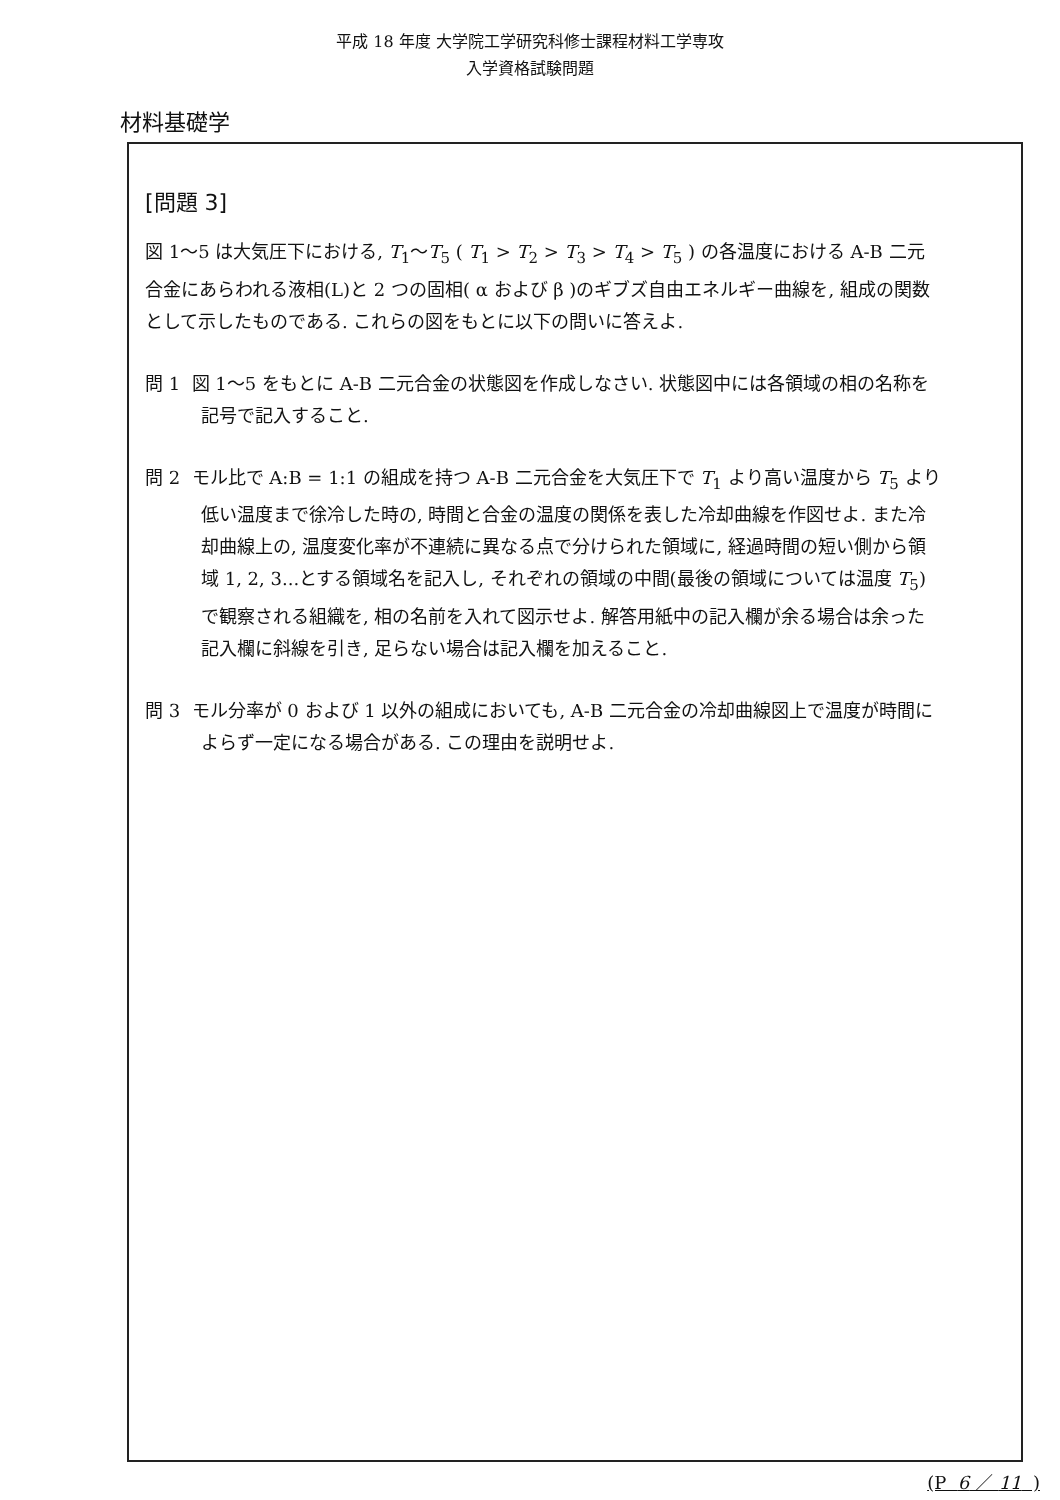平成 18 年度 大学院工学研究科修士課程材料工学専攻
入学資格試験問題
材料基礎学
[問題 3]
図 1～5 は大気圧下における, T<sub>1</sub>～T<sub>5</sub> ( T<sub>1</sub> > T<sub>2</sub> > T<sub>3</sub> > T<sub>4</sub> > T<sub>5</sub> ) の各温度における A-B 二元合金にあらわれる液相(L)と 2 つの固相( α および β )のギブズ自由エネルギー曲線を, 組成の関数として示したものである. これらの図をもとに以下の問いに答えよ.
問 1 図 1～5 をもとに A-B 二元合金の状態図を作成しなさい. 状態図中には各領域の相の名称を記号で記入すること.
問 2 モル比で A:B = 1:1 の組成を持つ A-B 二元合金を大気圧下で T<sub>1</sub> より高い温度から T<sub>5</sub> より低い温度まで徐冷した時の, 時間と合金の温度の関係を表した冷却曲線を作図せよ. また冷却曲線上の, 温度変化率が不連続に異なる点で分けられた領域に, 経過時間の短い側から領域 1, 2, 3...とする領域名を記入し, それぞれの領域の中間(最後の領域については温度 T<sub>5</sub>) で観察される組織を, 相の名前を入れて図示せよ. 解答用紙中の記入欄が余る場合は余った記入欄に斜線を引き, 足らない場合は記入欄を加えること.
問 3 モル分率が 0 および 1 以外の組成においても, A-B 二元合金の冷却曲線図上で温度が時間によらず一定になる場合がある. この理由を説明せよ.
(P 6 ／ 11 )